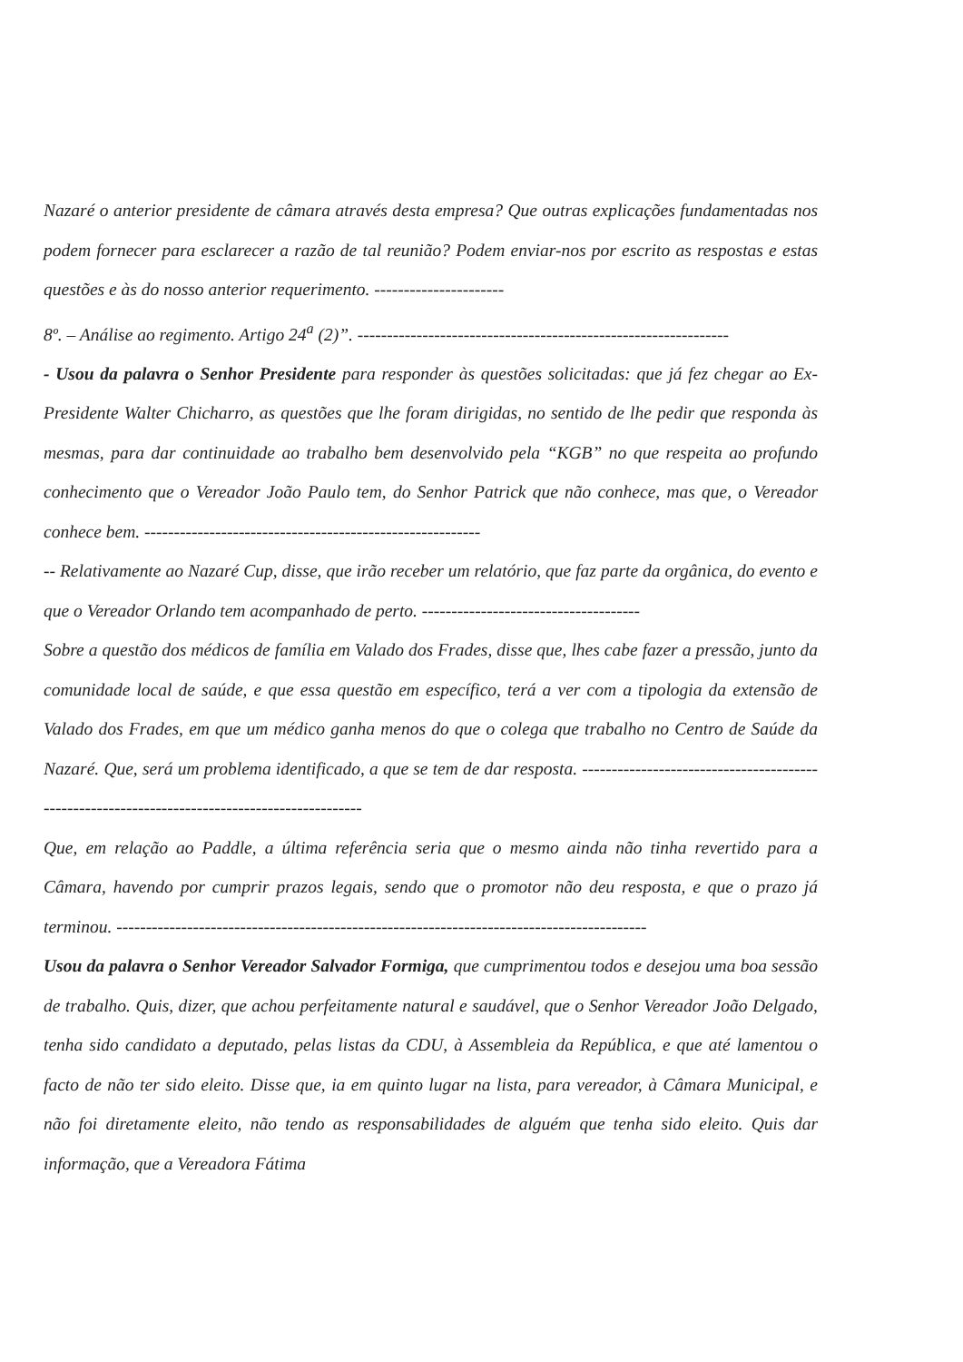Nazaré o anterior presidente de câmara através desta empresa? Que outras explicações fundamentadas nos podem fornecer para esclarecer a razão de tal reunião? Podem enviar-nos por escrito as respostas e estas questões e às do nosso anterior requerimento. ----------------------
8º. – Análise ao regimento. Artigo 24<sup>a</sup> (2)”. ---------------------------------------------------------------
- Usou da palavra o Senhor Presidente para responder às questões solicitadas: que já fez chegar ao Ex-Presidente Walter Chicharro, as questões que lhe foram dirigidas, no sentido de lhe pedir que responda às mesmas, para dar continuidade ao trabalho bem desenvolvido pela “KGB” no que respeita ao profundo conhecimento que o Vereador João Paulo tem, do Senhor Patrick que não conhece, mas que, o Vereador conhece bem. ---------------------------------------------------------
-- Relativamente ao Nazaré Cup, disse, que irão receber um relatório, que faz parte da orgânica, do evento e que o Vereador Orlando tem acompanhado de perto. -------------------------------------
Sobre a questão dos médicos de família em Valado dos Frades, disse que, lhes cabe fazer a pressão, junto da comunidade local de saúde, e que essa questão em específico, terá a ver com a tipologia da extensão de Valado dos Frades, em que um médico ganha menos do que o colega que trabalho no Centro de Saúde da Nazaré. Que, será um problema identificado, a que se tem de dar resposta. ----------------------------------------------------------------------------------------------
Que, em relação ao Paddle, a última referência seria que o mesmo ainda não tinha revertido para a Câmara, havendo por cumprir prazos legais, sendo que o promotor não deu resposta, e que o prazo já terminou. ------------------------------------------------------------------------------------------
Usou da palavra o Senhor Vereador Salvador Formiga, que cumprimentou todos e desejou uma boa sessão de trabalho. Quis, dizer, que achou perfeitamente natural e saudável, que o Senhor Vereador João Delgado, tenha sido candidato a deputado, pelas listas da CDU, à Assembleia da República, e que até lamentou o facto de não ter sido eleito. Disse que, ia em quinto lugar na lista, para vereador, à Câmara Municipal, e não foi diretamente eleito, não tendo as responsabilidades de alguém que tenha sido eleito. Quis dar informação, que a Vereadora Fátima